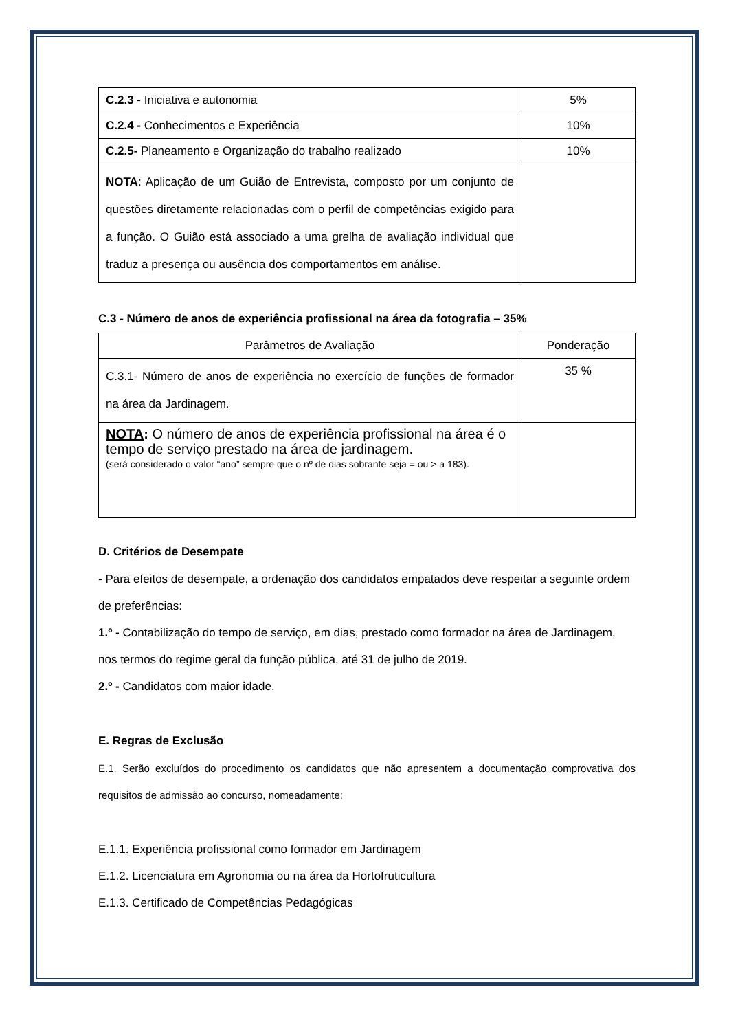| C.2.3 - Iniciativa e autonomia | 5% |
| C.2.4 - Conhecimentos e Experiência | 10% |
| C.2.5- Planeamento e Organização do trabalho realizado | 10% |
| NOTA : Aplicação de um Guião de Entrevista, composto por um conjunto de questões diretamente relacionadas com o perfil de competências exigido para a função. O Guião está associado a uma grelha de avaliação individual que traduz a presença ou ausência dos comportamentos em análise. | |
C.3 - Número de anos de experiência profissional na área da fotografia – 35%
| Parâmetros de Avaliação | Ponderação |
| C.3.1- Número de anos de experiência no exercício de funções de formador na área da Jardinagem. | 35 % |
| NOTA : O número de anos de experiência profissional na área é o tempo de serviço prestado na área de jardinagem. (será considerado o valor “ano” sempre que o nº de dias sobrante seja = ou > a 183). | |
D. Critérios de Desempate
- Para efeitos de desempate, a ordenação dos candidatos empatados deve respeitar a seguinte ordem de preferências:
1.º - Contabilização do tempo de serviço, em dias, prestado como formador na área de Jardinagem, nos termos do regime geral da função pública, até 31 de julho de 2019.
2.º - Candidatos com maior idade.
E. Regras de Exclusão
E.1. Serão excluídos do procedimento os candidatos que não apresentem a documentação comprovativa dos requisitos de admissão ao concurso, nomeadamente:
E.1.1. Experiência profissional como formador em Jardinagem
E.1.2. Licenciatura em Agronomia ou na área da Hortofruticultura
E.1.3. Certificado de Competências Pedagógicas